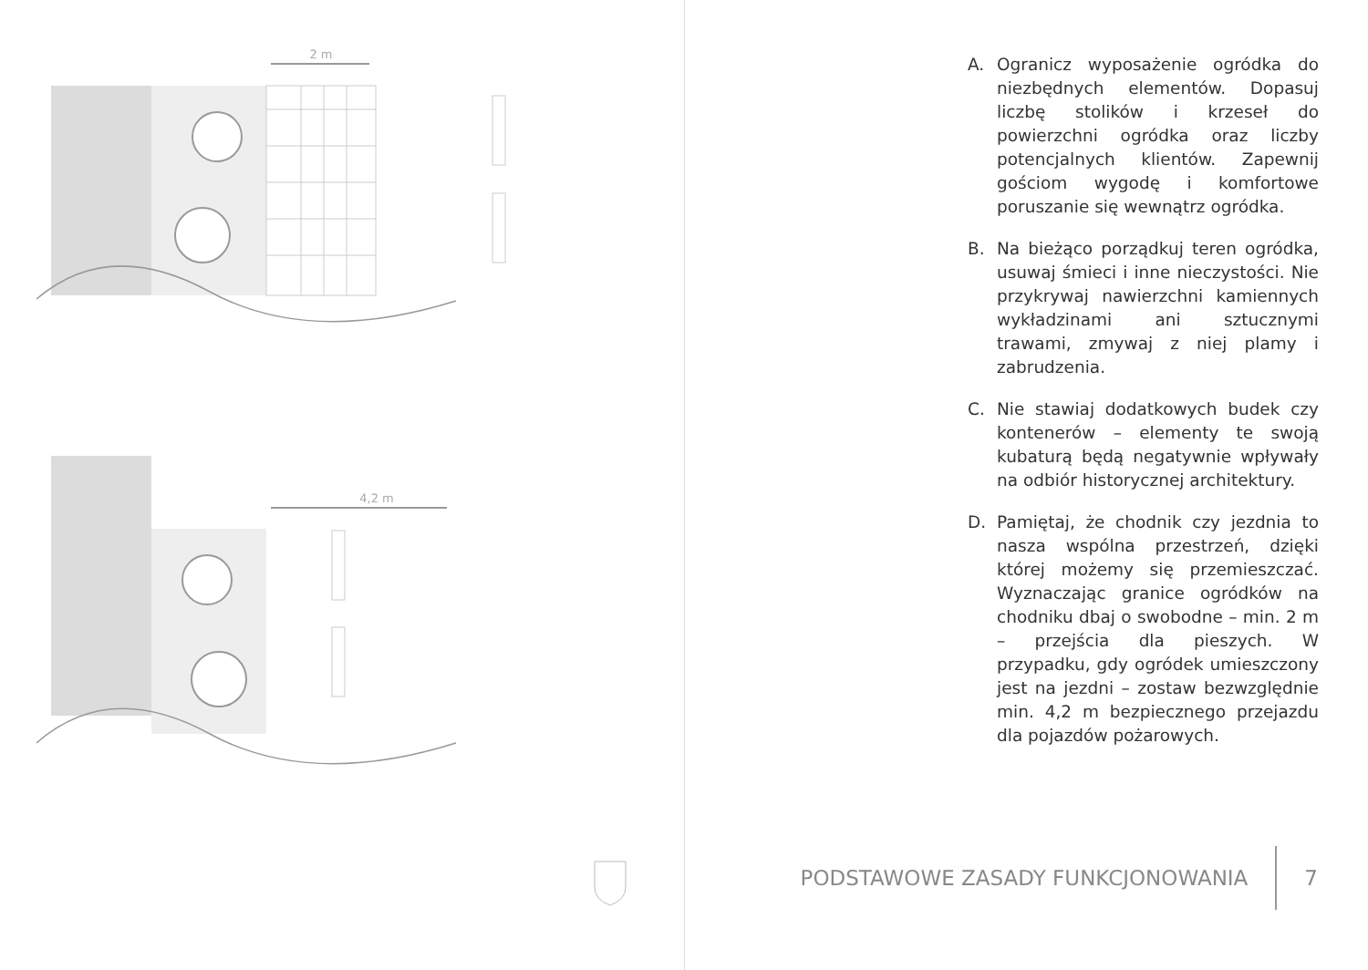2 m
4,2 m
A. Ogranicz wyposażenie ogródka do niezbędnych elementów. Dopasuj liczbę stolików i krzeseł do powierzchni ogródka oraz liczby potencjalnych klientów. Zapewnij gościom wygodę i komfortowe poruszanie się wewnątrz ogródka.
B. Na bieżąco porządkuj teren ogródka, usuwaj śmieci i inne nieczystości. Nie przykrywaj nawierzchni kamiennych wykładzinami ani sztucznymi trawami, zmywaj z niej plamy i zabrudzenia.
C. Nie stawiaj dodatkowych budek czy kontenerów – elementy te swoją kubaturą będą negatywnie wpływały na odbiór historycznej architektury.
D. Pamiętaj, że chodnik czy jezdnia to nasza wspólna przestrzeń, dzięki której możemy się przemieszczać. Wyznaczając granice ogródków na chodniku dbaj o swobodne – min. 2 m – przejścia dla pieszych. W przypadku, gdy ogródek umieszczony jest na jezdni – zostaw bezwzględnie min. 4,2 m bezpiecznego przejazdu dla pojazdów pożarowych.
PODSTAWOWE ZASADY FUNKCJONOWANIA 7